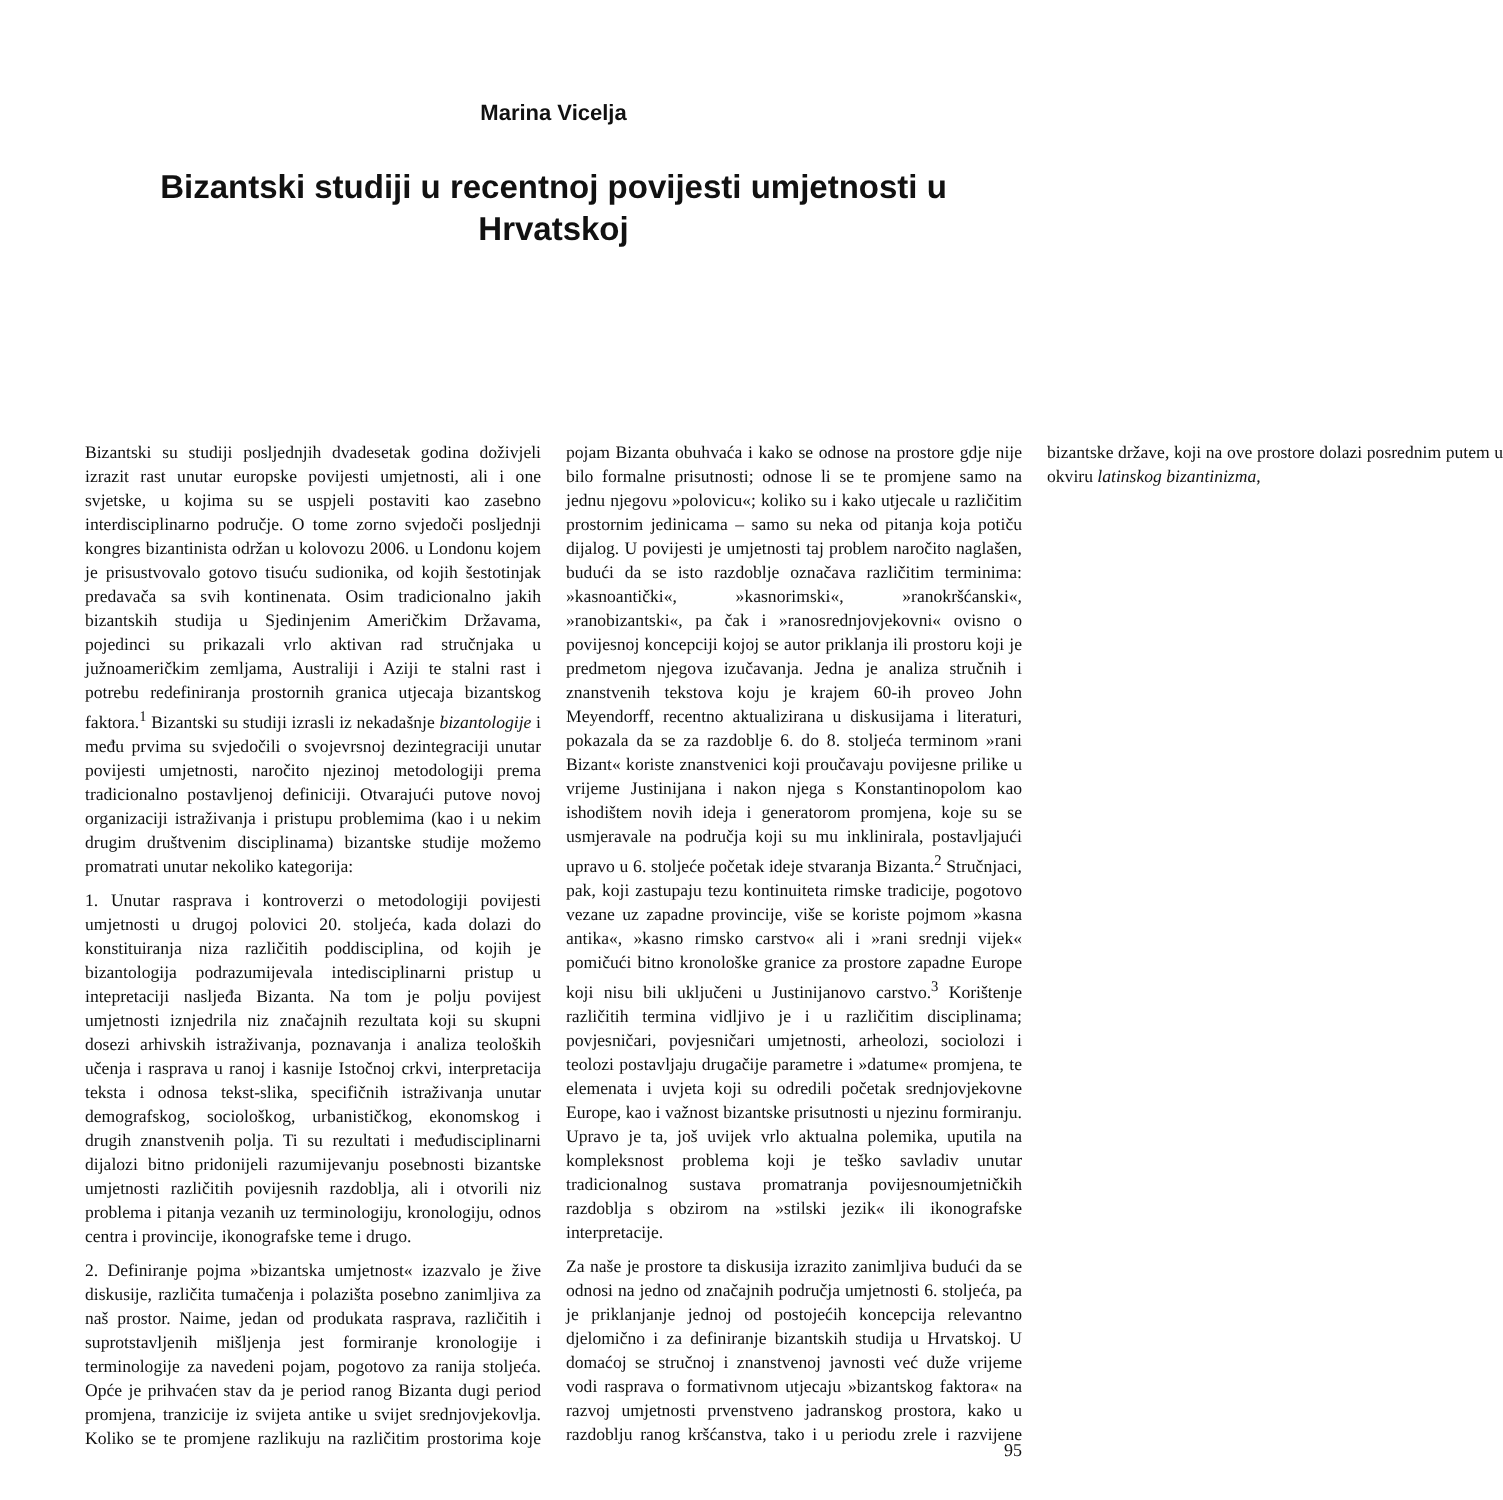Marina Vicelja
Bizantski studiji u recentnoj povijesti umjetnosti u Hrvatskoj
Bizantski su studiji posljednjih dvadesetak godina doživjeli izrazit rast unutar europske povijesti umjetnosti, ali i one svjetske, u kojima su se uspjeli postaviti kao zasebno interdisciplinarno područje. O tome zorno svjedoči posljednji kongres bizantinista održan u kolovozu 2006. u Londonu kojem je prisustvovalo gotovo tisuću sudionika, od kojih šestotinjak predavača sa svih kontinenata. Osim tradicionalno jakih bizantskih studija u Sjedinjenim Američkim Državama, pojedinci su prikazali vrlo aktivan rad stručnjaka u južnoameričkim zemljama, Australiji i Aziji te stalni rast i potrebu redefiniranja prostornih granica utjecaja bizantskog faktora.<sup>1</sup> Bizantski su studiji izrasli iz nekadašnje bizantologije i među prvima su svjedočili o svojevrsnoj dezintegraciji unutar povijesti umjetnosti, naročito njezinoj metodologiji prema tradicionalno postavljenoj definiciji. Otvarajući putove novoj organizaciji istraživanja i pristupu problemima (kao i u nekim drugim društvenim disciplinama) bizantske studije možemo promatrati unutar nekoliko kategorija:
1. Unutar rasprava i kontroverzi o metodologiji povijesti umjetnosti u drugoj polovici 20. stoljeća, kada dolazi do konstituiranja niza različitih poddisciplina, od kojih je bizantologija podrazumijevala intedisciplinarni pristup u intepretaciji nasljeđa Bizanta. Na tom je polju povijest umjetnosti iznjedrila niz značajnih rezultata koji su skupni dosezi arhivskih istraživanja, poznavanja i analiza teoloških učenja i rasprava u ranoj i kasnije Istočnoj crkvi, interpretacija teksta i odnosa tekst-slika, specifičnih istraživanja unutar demografskog, sociološkog, urbanističkog, ekonomskog i drugih znanstvenih polja. Ti su rezultati i međudisciplinarni dijalozi bitno pridonijeli razumijevanju posebnosti bizantske umjetnosti različitih povijesnih razdoblja, ali i otvorili niz problema i pitanja vezanih uz terminologiju, kronologiju, odnos centra i provincije, ikonografske teme i drugo.
2. Definiranje pojma »bizantska umjetnost« izazvalo je žive diskusije, različita tumačenja i polazišta posebno zanimljiva za naš prostor. Naime, jedan od produkata rasprava, različitih i suprotstavljenih mišljenja jest formiranje kronologije i terminologije za navedeni pojam, pogotovo za ranija stoljeća. Opće je prihvaćen stav da je period ranog Bizanta dugi period promjena, tranzicije iz svijeta antike u svijet srednjovjekovlja. Koliko se te promjene razlikuju na različitim prostorima koje pojam Bizanta obuhvaća i kako se odnose na prostore gdje nije bilo formalne prisutnosti; odnose li se te promjene samo na jednu njegovu »polovicu«; koliko su i kako utjecale u različitim prostornim jedinicama – samo su neka od pitanja koja potiču dijalog. U povijesti je umjetnosti taj problem naročito naglašen, budući da se isto razdoblje označava različitim terminima: »kasnoantički«, »kasnorimski«, »ranokršćanski«, »ranobizantski«, pa čak i »ranosrednjovjekovni« ovisno o povijesnoj koncepciji kojoj se autor priklanja ili prostoru koji je predmetom njegova izučavanja. Jedna je analiza stručnih i znanstvenih tekstova koju je krajem 60-ih proveo John Meyendorff, recentno aktualizirana u diskusijama i literaturi, pokazala da se za razdoblje 6. do 8. stoljeća terminom »rani Bizant« koriste znanstvenici koji proučavaju povijesne prilike u vrijeme Justinijana i nakon njega s Konstantinopolom kao ishodištem novih ideja i generatorom promjena, koje su se usmjeravale na područja koji su mu inklinirala, postavljajući upravo u 6. stoljeće početak ideje stvaranja Bizanta.<sup>2</sup> Stručnjaci, pak, koji zastupaju tezu kontinuiteta rimske tradicije, pogotovo vezane uz zapadne provincije, više se koriste pojmom »kasna antika«, »kasno rimsko carstvo« ali i »rani srednji vijek« pomičući bitno kronološke granice za prostore zapadne Europe koji nisu bili uključeni u Justinijanovo carstvo.<sup>3</sup> Korištenje različitih termina vidljivo je i u različitim disciplinama; povjesničari, povjesničari umjetnosti, arheolozi, sociolozi i teolozi postavljaju drugačije parametre i »datume« promjena, te elemenata i uvjeta koji su odredili početak srednjovjekovne Europe, kao i važnost bizantske prisutnosti u njezinu formiranju. Upravo je ta, još uvijek vrlo aktualna polemika, uputila na kompleksnost problema koji je teško savladiv unutar tradicionalnog sustava promatranja povijesnoumjetničkih razdoblja s obzirom na »stilski jezik« ili ikonografske interpretacije.
Za naše je prostore ta diskusija izrazito zanimljiva budući da se odnosi na jedno od značajnih područja umjetnosti 6. stoljeća, pa je priklanjanje jednoj od postojećih koncepcija relevantno djelomično i za definiranje bizantskih studija u Hrvatskoj. U domaćoj se stručnoj i znanstvenoj javnosti već duže vrijeme vodi rasprava o formativnom utjecaju »bizantskog faktora« na razvoj umjetnosti prvenstveno jadranskog prostora, kako u razdoblju ranog kršćanstva, tako i u periodu zrele i razvijene bizantske države, koji na ove prostore dolazi posrednim putem u okviru latinskog bizantinizma,
95